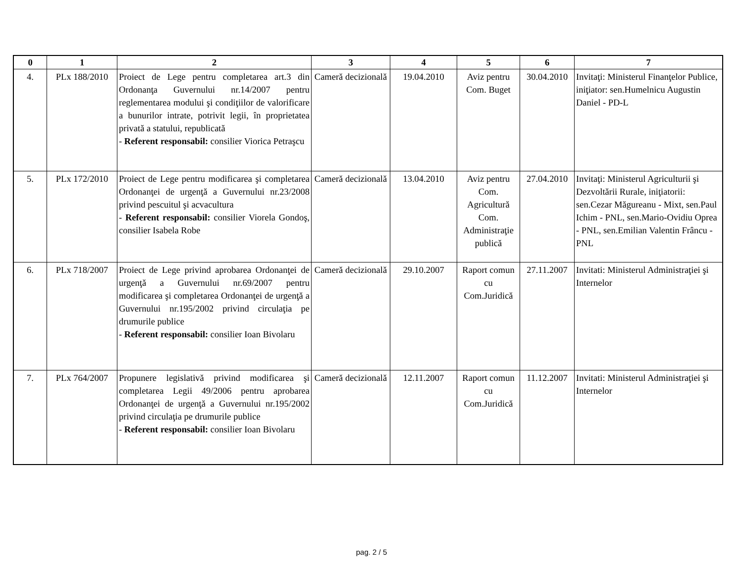| 0 | 1 | 2 | 3 | 4 | 5 | 6 | 7 |
| --- | --- | --- | --- | --- | --- | --- | --- |
| 4. | PLx 188/2010 | Proiect de Lege pentru completarea art.3 din Ordonanţa Guvernului nr.14/2007 pentru reglementarea modului şi condiţiilor de valorificare a bunurilor intrate, potrivit legii, în proprietatea privată a statului, republicată - Referent responsabil: consilier Viorica Petraşcu | Cameră decizională | 19.04.2010 | Aviz pentru Com. Buget | 30.04.2010 | Invitaţi: Ministerul Finanţelor Publice, iniţiator: sen.Humelnicu Augustin Daniel - PD-L |
| 5. | PLx 172/2010 | Proiect de Lege pentru modificarea şi completarea Ordonanţei de urgenţă a Guvernului nr.23/2008 privind pescuitul şi acvacultura - Referent responsabil: consilier Viorela Gondoş, consilier Isabela Robe | Cameră decizională | 13.04.2010 | Aviz pentru Com. Agricultură Com. Administraţie publică | 27.04.2010 | Invitaţi: Ministerul Agriculturii şi Dezvoltării Rurale, iniţiatorii: sen.Cezar Măgureanu - Mixt, sen.Paul Ichim - PNL, sen.Mario-Ovidiu Oprea - PNL, sen.Emilian Valentin Frâncu - PNL |
| 6. | PLx 718/2007 | Proiect de Lege privind aprobarea Ordonanţei de urgenţă a Guvernului nr.69/2007 pentru modificarea şi completarea Ordonanţei de urgenţă a Guvernului nr.195/2002 privind circulaţia pe drumurile publice - Referent responsabil: consilier Ioan Bivolaru | Cameră decizională | 29.10.2007 | Raport comun cu Com.Juridică | 27.11.2007 | Invitati: Ministerul Administraţiei şi Internelor |
| 7. | PLx 764/2007 | Propunere legislativă privind modificarea şi completarea Legii 49/2006 pentru aprobarea Ordonanţei de urgenţă a Guvernului nr.195/2002 privind circulaţia pe drumurile publice - Referent responsabil: consilier Ioan Bivolaru | Cameră decizională | 12.11.2007 | Raport comun cu Com.Juridică | 11.12.2007 | Invitati: Ministerul Administraţiei şi Internelor |
pag. 2 / 5